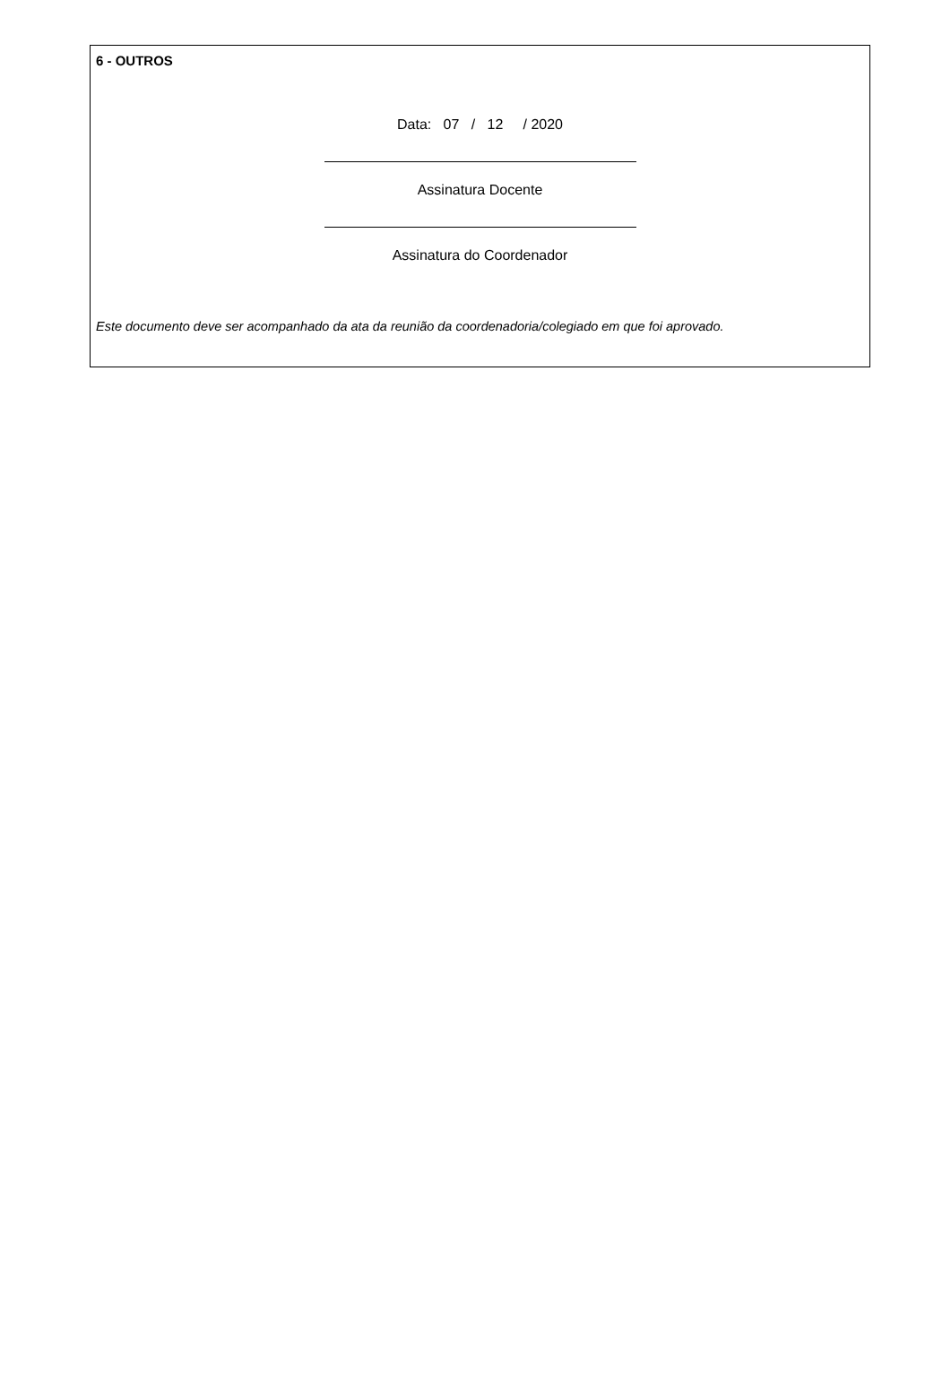6 - OUTROS
Data: 07 / 12 / 2020
Assinatura Docente
Assinatura do Coordenador
Este documento deve ser acompanhado da ata da reunião da coordenadoria/colegiado em que foi aprovado.